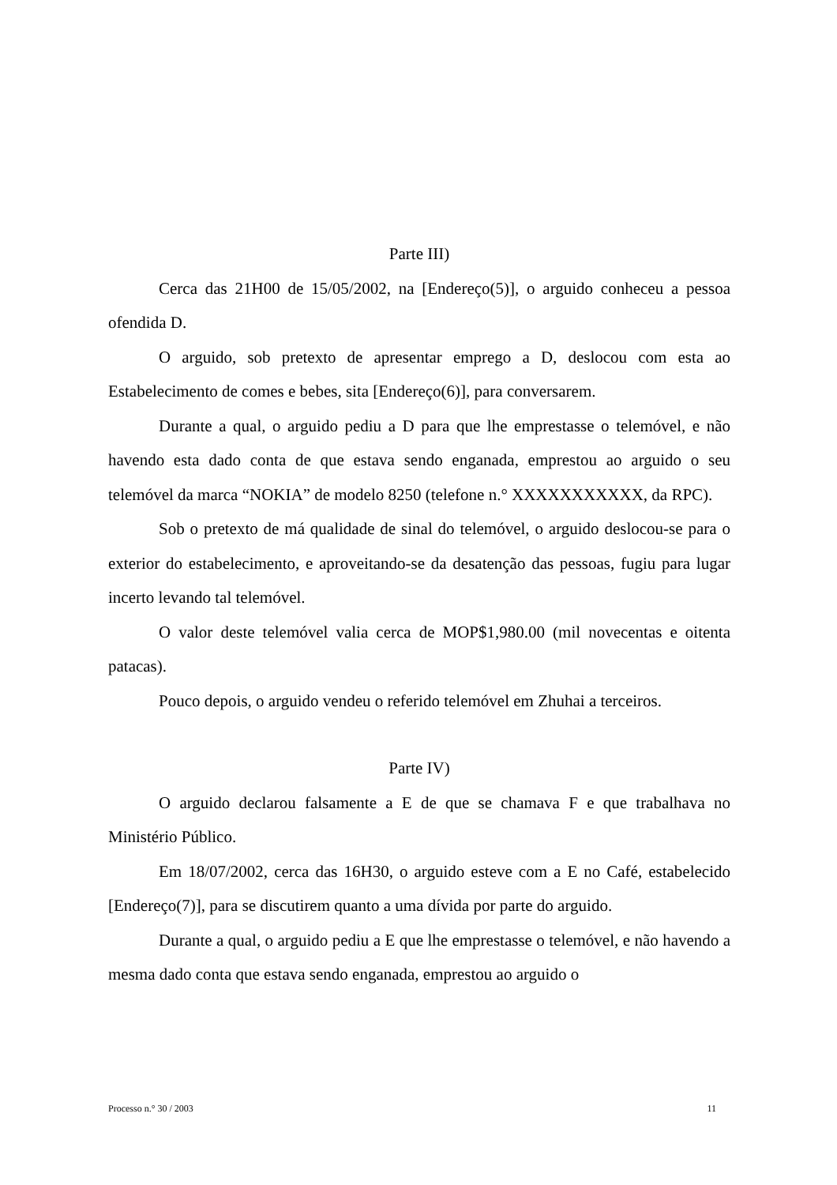Parte III)
Cerca das 21H00 de 15/05/2002, na [Endereço(5)], o arguido conheceu a pessoa ofendida D.
O arguido, sob pretexto de apresentar emprego a D, deslocou com esta ao Estabelecimento de comes e bebes, sita [Endereço(6)], para conversarem.
Durante a qual, o arguido pediu a D para que lhe emprestasse o telemóvel, e não havendo esta dado conta de que estava sendo enganada, emprestou ao arguido o seu telemóvel da marca “NOKIA” de modelo 8250 (telefone n.° XXXXXXXXXXX, da RPC).
Sob o pretexto de má qualidade de sinal do telemóvel, o arguido deslocou-se para o exterior do estabelecimento, e aproveitando-se da desatenção das pessoas, fugiu para lugar incerto levando tal telemóvel.
O valor deste telemóvel valia cerca de MOP$1,980.00 (mil novecentas e oitenta patacas).
Pouco depois, o arguido vendeu o referido telemóvel em Zhuhai a terceiros.
Parte IV)
O arguido declarou falsamente a E de que se chamava F e que trabalhava no Ministério Público.
Em 18/07/2002, cerca das 16H30, o arguido esteve com a E no Café, estabelecido [Endereço(7)], para se discutirem quanto a uma dívida por parte do arguido.
Durante a qual, o arguido pediu a E que lhe emprestasse o telemóvel, e não havendo a mesma dado conta que estava sendo enganada, emprestou ao arguido o
Processo n.° 30 / 2003 11